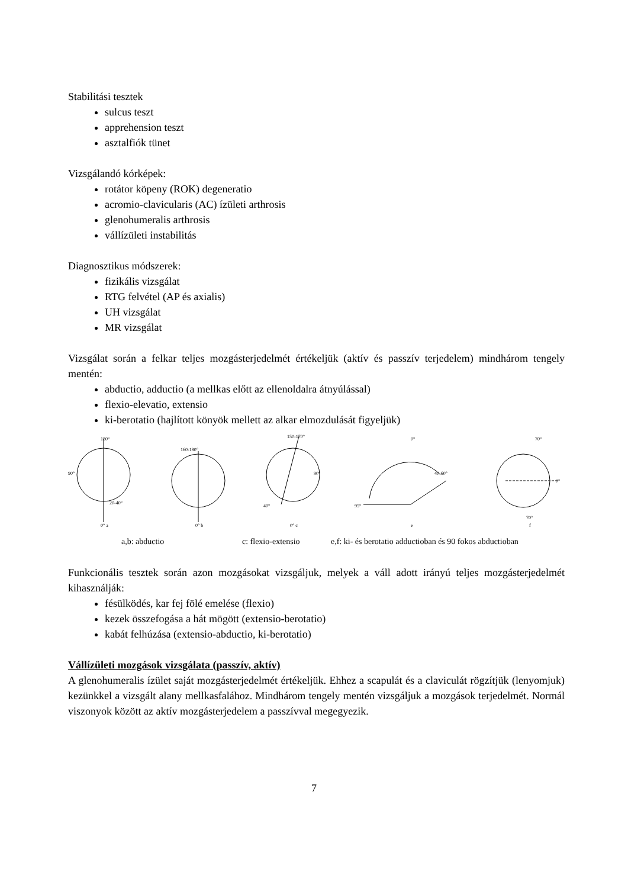Stabilitási tesztek
sulcus teszt
apprehension teszt
asztalfiók tünet
Vizsgálandó kórképek:
rotátor köpeny (ROK) degeneratio
acromio-clavicularis (AC) ízületi arthrosis
glenohumeralis arthrosis
vállízületi instabilitás
Diagnosztikus módszerek:
fizikális vizsgálat
RTG felvétel (AP és axialis)
UH vizsgálat
MR vizsgálat
Vizsgálat során a felkar teljes mozgásterjedelmét értékeljük (aktív és passzív terjedelem) mindhárom tengely mentén:
abductio, adductio (a mellkas előtt az ellenoldalra átnyúlással)
flexio-elevatio, extensio
ki-berotatio (hajlított könyök mellett az alkar elmozdulását figyeljük)
180°
90°
20-40°
0° a
160-180°
0° b
150-170°
90°
40°
0° c
0°
40-60°
95°
e
70°
0°
70°
f
a,b: abductio c: flexio-extensio e,f: ki- és berotatio adductioban és 90 fokos abductioban
Funkcionális tesztek során azon mozgásokat vizsgáljuk, melyek a váll adott irányú teljes mozgásterjedelmét kihasználják:
fésülködés, kar fej fölé emelése (flexio)
kezek összefogása a hát mögött (extensio-berotatio)
kabát felhúzása (extensio-abductio, ki-berotatio)
Vállízületi mozgások vizsgálata (passzív, aktív)
A glenohumeralis ízület saját mozgásterjedelmét értékeljük. Ehhez a scapulát és a claviculát rögzítjük (lenyomjuk) kezünkkel a vizsgált alany mellkasfalához. Mindhárom tengely mentén vizsgáljuk a mozgások terjedelmét. Normál viszonyok között az aktív mozgásterjedelem a passzívval megegyezik.
7